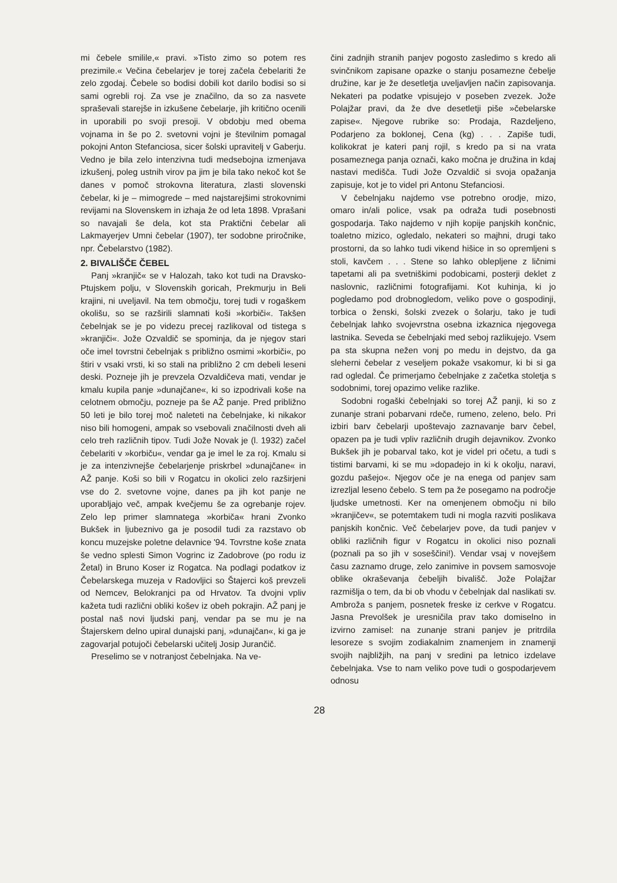mi čebele smilile,« pravi. »Tisto zimo so potem res prezimile.« Večina čebelarjev je torej začela čebelariti že zelo zgodaj. Čebele so bodisi dobili kot darilo bodisi so si sami ogrebli roj. Za vse je značilno, da so za nasvete spraševali starejše in izkušene čebelarje, jih kritično ocenili in uporabili po svoji presoji. V obdobju med obema vojnama in še po 2. svetovni vojni je številnim pomagal pokojni Anton Stefanciosa, sicer šolski upravitelj v Gaberju. Vedno je bila zelo intenzivna tudi medsebojna izmenjava izkušenj, poleg ustnih virov pa jim je bila tako nekoč kot še danes v pomoč strokovna literatura, zlasti slovenski čebelar, ki je – mimogrede – med najstarejšimi strokovnimi revijami na Slovenskem in izhaja že od leta 1898. Vprašani so navajali še dela, kot sta Praktični čebelar ali Lakmayerjev Umni čebelar (1907), ter sodobne priročnike, npr. Čebelarstvo (1982).
2. BIVALIŠČE ČEBEL
Panj »kranjič« se v Halozah, tako kot tudi na Dravsko-Ptujskem polju, v Slovenskih goricah, Prekmurju in Beli krajini, ni uveljavil. Na tem območju, torej tudi v rogaškem okolišu, so se razširili slamnati koši »korbiči«. Takšen čebelnjak se je po videzu precej razlikoval od tistega s »kranjiči«. Jože Ozvaldič se spominja, da je njegov stari oče imel tovrstni čebelnjak s približno osmimi »korbiči«, po štiri v vsaki vrsti, ki so stali na približno 2 cm debeli leseni deski. Pozneje jih je prevzela Ozvaldičeva mati, vendar je kmalu kupila panje »dunajčane«, ki so izpodrivali koše na celotnem območju, pozneje pa še AŽ panje. Pred približno 50 leti je bilo torej moč naleteti na čebelnjake, ki nikakor niso bili homogeni, ampak so vsebovali značilnosti dveh ali celo treh različnih tipov. Tudi Jože Novak je (l. 1932) začel čebelariti v »korbiču«, vendar ga je imel le za roj. Kmalu si je za intenzivnejše čebelarjenje priskrbel »dunajčane« in AŽ panje. Koši so bili v Rogatcu in okolici zelo razširjeni vse do 2. svetovne vojne, danes pa jih kot panje ne uporabljajo več, ampak kvečjemu še za ogrebanje rojev. Zelo lep primer slamnatega »korbiča« hrani Zvonko Bukšek in ljubeznivo ga je posodil tudi za razstavo ob koncu muzejske poletne delavnice '94. Tovrstne koše znata še vedno splesti Simon Vogrinc iz Zadobrove (po rodu iz Žetal) in Bruno Koser iz Rogatca. Na podlagi podatkov iz Čebelarskega muzeja v Radovljici so Štajerci koš prevzeli od Nemcev, Belokranjci pa od Hrvatov. Ta dvojni vpliv kažeta tudi različni obliki košev iz obeh pokrajin. AŽ panj je postal naš novi ljudski panj, vendar pa se mu je na Štajerskem delno upiral dunajski panj, »dunajčan«, ki ga je zagovarjal potujoči čebelarski učitelj Josip Jurančič.
Preselimo se v notranjost čebelnjaka. Na ve-
čini zadnjih stranih panjev pogosto zasledimo s kredo ali svinčnikom zapisane opazke o stanju posamezne čebelje družine, kar je že desetletja uveljavljen način zapisovanja. Nekateri pa podatke vpisujejo v poseben zvezek. Jože Polajžar pravi, da že dve desetletji piše »čebelarske zapise«. Njegove rubrike so: Prodaja, Razdeljeno, Podarjeno za boklonej, Cena (kg) . . . Zapiše tudi, kolikokrat je kateri panj rojil, s kredo pa si na vrata posameznega panja označi, kako močna je družina in kdaj nastavi medišča. Tudi Jože Ozvaldič si svoja opažanja zapisuje, kot je to videl pri Antonu Stefanciosi.
V čebelnjaku najdemo vse potrebno orodje, mizo, omaro in/ali police, vsak pa odraža tudi posebnosti gospodarja. Tako najdemo v njih kopije panjskih končnic, toaletno mizico, ogledalo, nekateri so majhni, drugi tako prostorni, da so lahko tudi vikend hišice in so opremljeni s stoli, kavčem . . . Stene so lahko oblepljene z ličnimi tapetami ali pa svetniškimi podobicami, posterji deklet z naslovnic, različnimi fotografijami. Kot kuhinja, ki jo pogledamo pod drobnogledom, veliko pove o gospodinji, torbica o ženski, šolski zvezek o šolarju, tako je tudi čebelnjak lahko svojevrstna osebna izkaznica njegovega lastnika. Seveda se čebelnjaki med seboj razlikujejo. Vsem pa sta skupna nežen vonj po medu in dejstvo, da ga sleherni čebelar z veseljem pokaže vsakomur, ki bi si ga rad ogledal. Če primerjamo čebelnjake z začetka stoletja s sodobnimi, torej opazimo velike razlike.
Sodobni rogaški čebelnjaki so torej AŽ panji, ki so z zunanje strani pobarvani rdeče, rumeno, zeleno, belo. Pri izbiri barv čebelarji upoštevajo zaznavanje barv čebel, opazen pa je tudi vpliv različnih drugih dejavnikov. Zvonko Bukšek jih je pobarval tako, kot je videl pri očetu, a tudi s tistimi barvami, ki se mu »dopadejo in ki k okolju, naravi, gozdu pašejo«. Njegov oče je na enega od panjev sam izrezljal leseno čebelo. S tem pa že posegamo na področje ljudske umetnosti. Ker na omenjenem območju ni bilo »kranjičev«, se potemtakem tudi ni mogla razviti poslikava panjskih končnic. Več čebelarjev pove, da tudi panjev v obliki različnih figur v Rogatcu in okolici niso poznali (poznali pa so jih v soseščini!). Vendar vsaj v novejšem času zaznamo druge, zelo zanimive in povsem samosvoje oblike okraševanja čebeljih bivališč. Jože Polajžar razmišlja o tem, da bi ob vhodu v čebelnjak dal naslikati sv. Ambroža s panjem, posnetek freske iz cerkve v Rogatcu. Jasna Prevolšek je uresničila prav tako domiselno in izvirno zamisel: na zunanje strani panjev je pritrdila lesoreze s svojim zodiakalnim znamenjem in znamenji svojih najbližjih, na panj v sredini pa letnico izdelave čebelnjaka. Vse to nam veliko pove tudi o gospodarjevem odnosu
28